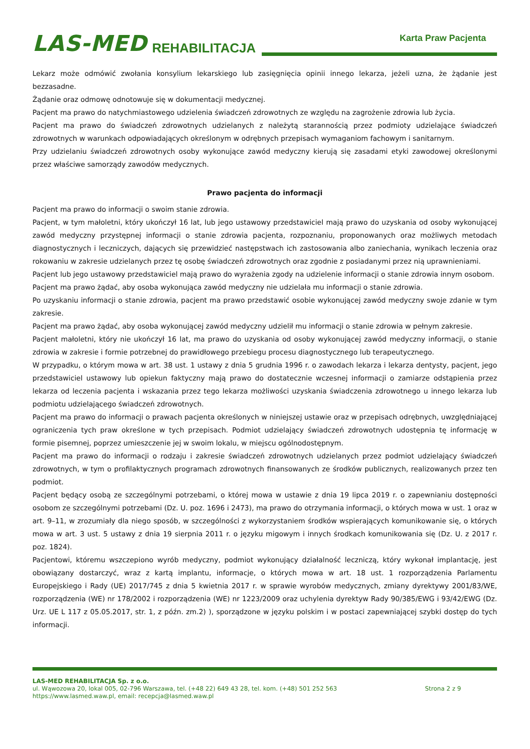LAS-MED REHABILITACJA
Karta Praw Pacjenta
Lekarz może odmówić zwołania konsylium lekarskiego lub zasięgnięcia opinii innego lekarza, jeżeli uzna, że żądanie jest bezzasadne.
Żądanie oraz odmowę odnotowuje się w dokumentacji medycznej.
Pacjent ma prawo do natychmiastowego udzielenia świadczeń zdrowotnych ze względu na zagrożenie zdrowia lub życia.
Pacjent ma prawo do świadczeń zdrowotnych udzielanych z należytą starannością przez podmioty udzielające świadczeń zdrowotnych w warunkach odpowiadających określonym w odrębnych przepisach wymaganiom fachowym i sanitarnym.
Przy udzielaniu świadczeń zdrowotnych osoby wykonujące zawód medyczny kierują się zasadami etyki zawodowej określonymi przez właściwe samorządy zawodów medycznych.
Prawo pacjenta do informacji
Pacjent ma prawo do informacji o swoim stanie zdrowia.
Pacjent, w tym małoletni, który ukończył 16 lat, lub jego ustawowy przedstawiciel mają prawo do uzyskania od osoby wykonującej zawód medyczny przystępnej informacji o stanie zdrowia pacjenta, rozpoznaniu, proponowanych oraz możliwych metodach diagnostycznych i leczniczych, dających się przewidzieć następstwach ich zastosowania albo zaniechania, wynikach leczenia oraz rokowaniu w zakresie udzielanych przez tę osobę świadczeń zdrowotnych oraz zgodnie z posiadanymi przez nią uprawnieniami.
Pacjent lub jego ustawowy przedstawiciel mają prawo do wyrażenia zgody na udzielenie informacji o stanie zdrowia innym osobom.
Pacjent ma prawo żądać, aby osoba wykonująca zawód medyczny nie udzielała mu informacji o stanie zdrowia.
Po uzyskaniu informacji o stanie zdrowia, pacjent ma prawo przedstawić osobie wykonującej zawód medyczny swoje zdanie w tym zakresie.
Pacjent ma prawo żądać, aby osoba wykonującej zawód medyczny udzielił mu informacji o stanie zdrowia w pełnym zakresie.
Pacjent małoletni, który nie ukończył 16 lat, ma prawo do uzyskania od osoby wykonującej zawód medyczny informacji, o stanie zdrowia w zakresie i formie potrzebnej do prawidłowego przebiegu procesu diagnostycznego lub terapeutycznego.
W przypadku, o którym mowa w art. 38 ust. 1 ustawy z dnia 5 grudnia 1996 r. o zawodach lekarza i lekarza dentysty, pacjent, jego przedstawiciel ustawowy lub opiekun faktyczny mają prawo do dostatecznie wczesnej informacji o zamiarze odstąpienia przez lekarza od leczenia pacjenta i wskazania przez tego lekarza możliwości uzyskania świadczenia zdrowotnego u innego lekarza lub podmiotu udzielającego świadczeń zdrowotnych.
Pacjent ma prawo do informacji o prawach pacjenta określonych w niniejszej ustawie oraz w przepisach odrębnych, uwzględniającej ograniczenia tych praw określone w tych przepisach. Podmiot udzielający świadczeń zdrowotnych udostępnia tę informację w formie pisemnej, poprzez umieszczenie jej w swoim lokalu, w miejscu ogólnodostępnym.
Pacjent ma prawo do informacji o rodzaju i zakresie świadczeń zdrowotnych udzielanych przez podmiot udzielający świadczeń zdrowotnych, w tym o profilaktycznych programach zdrowotnych finansowanych ze środków publicznych, realizowanych przez ten podmiot.
Pacjent będący osobą ze szczególnymi potrzebami, o której mowa w ustawie z dnia 19 lipca 2019 r. o zapewnianiu dostępności osobom ze szczególnymi potrzebami (Dz. U. poz. 1696 i 2473), ma prawo do otrzymania informacji, o których mowa w ust. 1 oraz w art. 9–11, w zrozumiały dla niego sposób, w szczególności z wykorzystaniem środków wspierających komunikowanie się, o których mowa w art. 3 ust. 5 ustawy z dnia 19 sierpnia 2011 r. o języku migowym i innych środkach komunikowania się (Dz. U. z 2017 r. poz. 1824).
Pacjentowi, któremu wszczepiono wyrób medyczny, podmiot wykonujący działalność leczniczą, który wykonał implantację, jest obowiązany dostarczyć, wraz z kartą implantu, informacje, o których mowa w art. 18 ust. 1 rozporządzenia Parlamentu Europejskiego i Rady (UE) 2017/745 z dnia 5 kwietnia 2017 r. w sprawie wyrobów medycznych, zmiany dyrektywy 2001/83/WE, rozporządzenia (WE) nr 178/2002 i rozporządzenia (WE) nr 1223/2009 oraz uchylenia dyrektyw Rady 90/385/EWG i 93/42/EWG (Dz. Urz. UE L 117 z 05.05.2017, str. 1, z późn. zm.2) ), sporządzone w języku polskim i w postaci zapewniającej szybki dostęp do tych informacji.
LAS-MED REHABILITACJA Sp. z o.o.
ul. Wąwozowa 20, lokal 005, 02-796 Warszawa, tel. (+48 22) 649 43 28, tel. kom. (+48) 501 252 563 Strona 2 z 9
https://www.lasmed.waw.pl, email: recepcja@lasmed.waw.pl